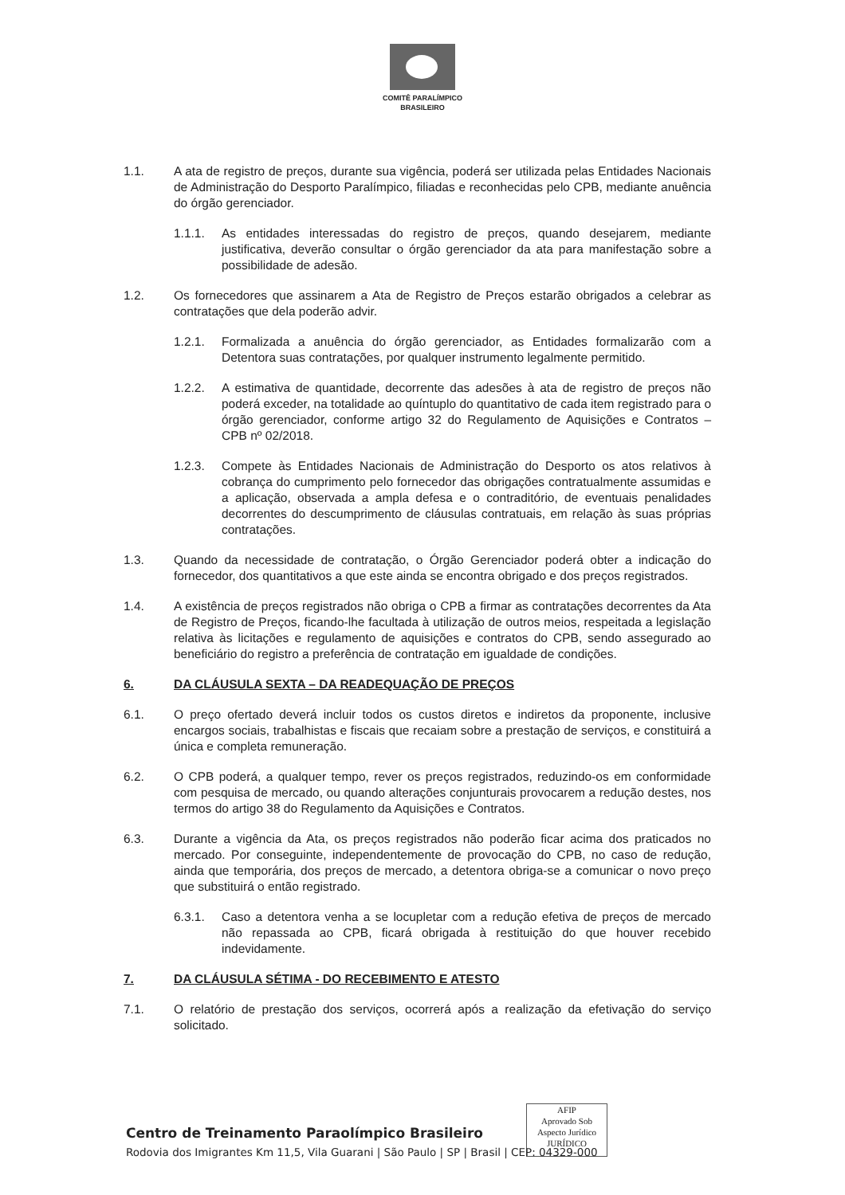COMITÊ PARALÍMPICO
BRASILEIRO
1.1. A ata de registro de preços, durante sua vigência, poderá ser utilizada pelas Entidades Nacionais de Administração do Desporto Paralímpico, filiadas e reconhecidas pelo CPB, mediante anuência do órgão gerenciador.
1.1.1. As entidades interessadas do registro de preços, quando desejarem, mediante justificativa, deverão consultar o órgão gerenciador da ata para manifestação sobre a possibilidade de adesão.
1.2. Os fornecedores que assinarem a Ata de Registro de Preços estarão obrigados a celebrar as contratações que dela poderão advir.
1.2.1. Formalizada a anuência do órgão gerenciador, as Entidades formalizarão com a Detentora suas contratações, por qualquer instrumento legalmente permitido.
1.2.2. A estimativa de quantidade, decorrente das adesões à ata de registro de preços não poderá exceder, na totalidade ao quíntuplo do quantitativo de cada item registrado para o órgão gerenciador, conforme artigo 32 do Regulamento de Aquisições e Contratos – CPB nº 02/2018.
1.2.3. Compete às Entidades Nacionais de Administração do Desporto os atos relativos à cobrança do cumprimento pelo fornecedor das obrigações contratualmente assumidas e a aplicação, observada a ampla defesa e o contraditório, de eventuais penalidades decorrentes do descumprimento de cláusulas contratuais, em relação às suas próprias contratações.
1.3. Quando da necessidade de contratação, o Órgão Gerenciador poderá obter a indicação do fornecedor, dos quantitativos a que este ainda se encontra obrigado e dos preços registrados.
1.4. A existência de preços registrados não obriga o CPB a firmar as contratações decorrentes da Ata de Registro de Preços, ficando-lhe facultada à utilização de outros meios, respeitada a legislação relativa às licitações e regulamento de aquisições e contratos do CPB, sendo assegurado ao beneficiário do registro a preferência de contratação em igualdade de condições.
6. DA CLÁUSULA SEXTA – DA READEQUAÇÃO DE PREÇOS
6.1. O preço ofertado deverá incluir todos os custos diretos e indiretos da proponente, inclusive encargos sociais, trabalhistas e fiscais que recaiam sobre a prestação de serviços, e constituirá a única e completa remuneração.
6.2. O CPB poderá, a qualquer tempo, rever os preços registrados, reduzindo-os em conformidade com pesquisa de mercado, ou quando alterações conjunturais provocarem a redução destes, nos termos do artigo 38 do Regulamento da Aquisições e Contratos.
6.3. Durante a vigência da Ata, os preços registrados não poderão ficar acima dos praticados no mercado. Por conseguinte, independentemente de provocação do CPB, no caso de redução, ainda que temporária, dos preços de mercado, a detentora obriga-se a comunicar o novo preço que substituirá o então registrado.
6.3.1. Caso a detentora venha a se locupletar com a redução efetiva de preços de mercado não repassada ao CPB, ficará obrigada à restituição do que houver recebido indevidamente.
7. DA CLÁUSULA SÉTIMA - DO RECEBIMENTO E ATESTO
7.1. O relatório de prestação dos serviços, ocorrerá após a realização da efetivação do serviço solicitado.
AFIP
Aprovado Sob
Aspecto Jurídico
JURÍDICO
Centro de Treinamento Paraolímpico Brasileiro
Rodovia dos Imigrantes Km 11,5, Vila Guarani | São Paulo | SP | Brasil | CEP: 04329-000